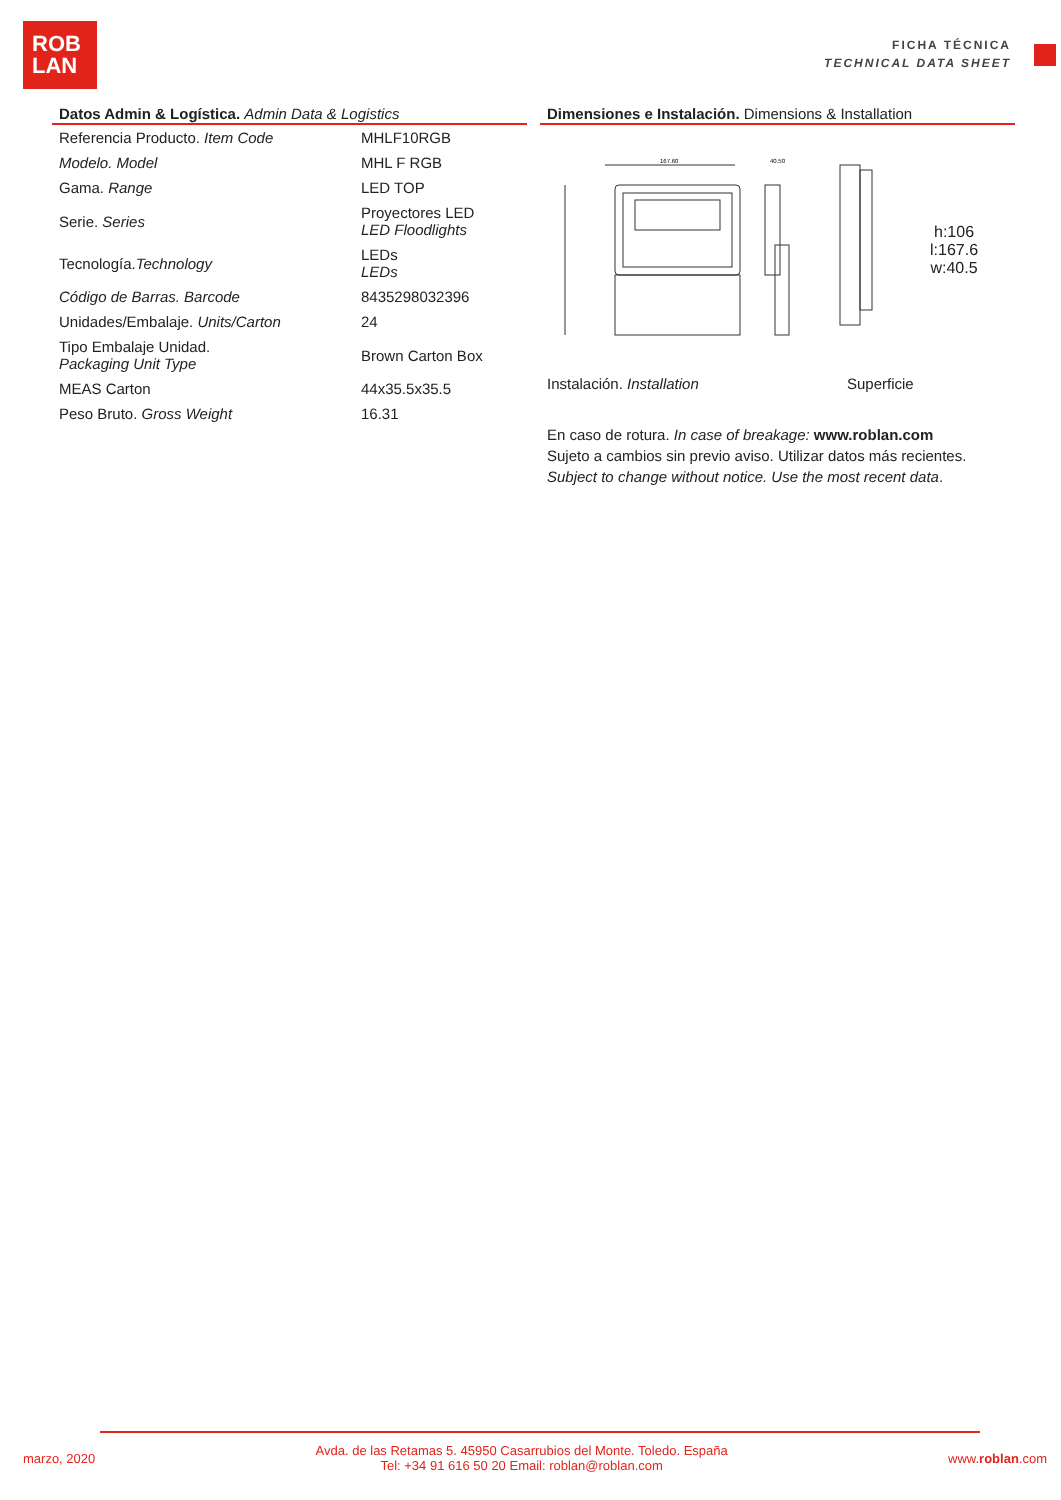ROB
LAN
FICHA TÉCNICA
TECHNICAL DATA SHEET
Datos Admin & Logística. Admin Data & Logistics
| Referencia Producto. Item Code | MHLF10RGB |
| Modelo. Model | MHL F RGB |
| Gama. Range | LED TOP |
| Serie. Series | Proyectores LED LED Floodlights |
| Tecnología. Technology | LEDs LEDs |
| Código de Barras. Barcode | 8435298032396 |
| Unidades/Embalaje. Units/Carton | 24 |
| Tipo Embalaje Unidad. Packaging Unit Type | Brown Carton Box |
| MEAS Carton | 44x35.5x35.5 |
| Peso Bruto. Gross Weight | 16.31 |
Dimensiones e Instalación. Dimensions & Installation
167.60
40.50
h:106
l:167.6
w:40.5
Instalación. Installation Superficie
En caso de rotura. In case of breakage: www.roblan.com
Sujeto a cambios sin previo aviso. Utilizar datos más recientes.
Subject to change without notice. Use the most recent data.
marzo, 2020 Avda. de las Retamas 5. 45950 Casarrubios del Monte. Toledo. España
Tel: +34 91 616 50 20 Email: roblan@roblan.com www.roblan.com